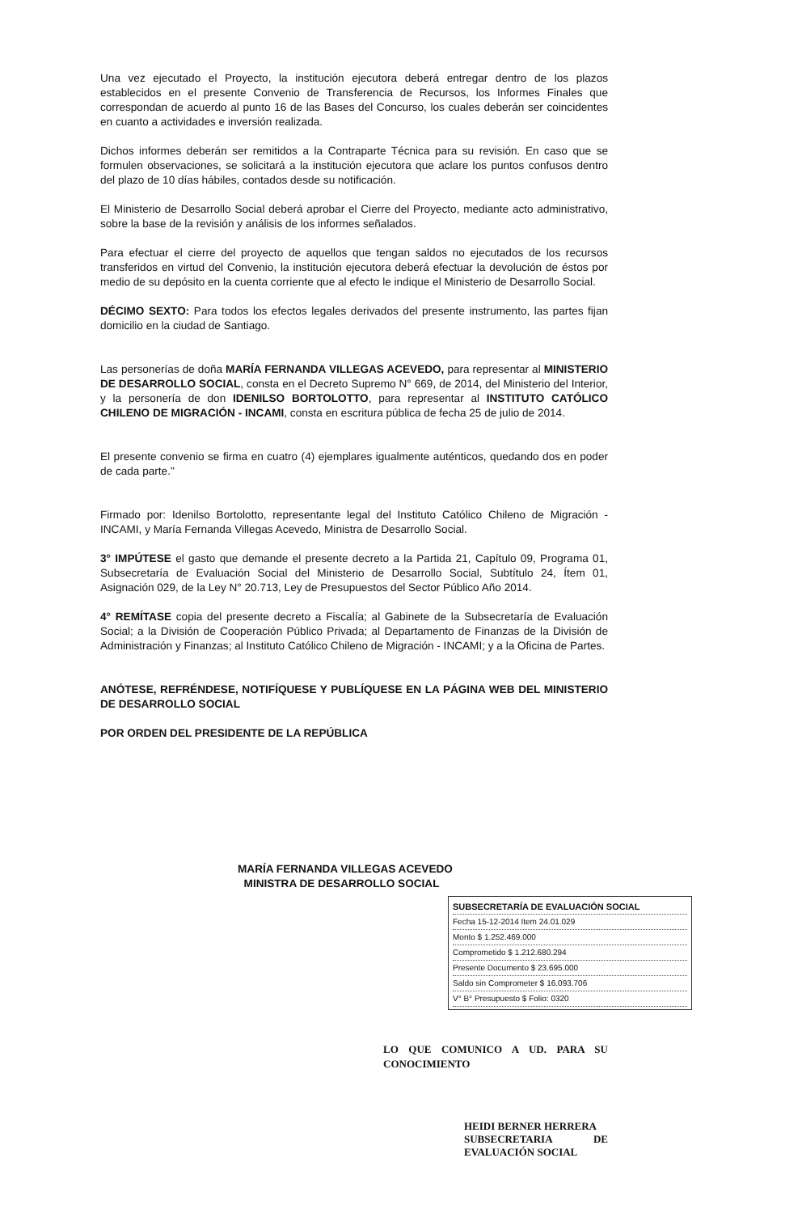Una vez ejecutado el Proyecto, la institución ejecutora deberá entregar dentro de los plazos establecidos en el presente Convenio de Transferencia de Recursos, los Informes Finales que correspondan de acuerdo al punto 16 de las Bases del Concurso, los cuales deberán ser coincidentes en cuanto a actividades e inversión realizada.
Dichos informes deberán ser remitidos a la Contraparte Técnica para su revisión. En caso que se formulen observaciones, se solicitará a la institución ejecutora que aclare los puntos confusos dentro del plazo de 10 días hábiles, contados desde su notificación.
El Ministerio de Desarrollo Social deberá aprobar el Cierre del Proyecto, mediante acto administrativo, sobre la base de la revisión y análisis de los informes señalados.
Para efectuar el cierre del proyecto de aquellos que tengan saldos no ejecutados de los recursos transferidos en virtud del Convenio, la institución ejecutora deberá efectuar la devolución de éstos por medio de su depósito en la cuenta corriente que al efecto le indique el Ministerio de Desarrollo Social.
DÉCIMO SEXTO: Para todos los efectos legales derivados del presente instrumento, las partes fijan domicilio en la ciudad de Santiago.
Las personerías de doña MARÍA FERNANDA VILLEGAS ACEVEDO, para representar al MINISTERIO DE DESARROLLO SOCIAL, consta en el Decreto Supremo N° 669, de 2014, del Ministerio del Interior, y la personería de don IDENILSO BORTOLOTTO, para representar al INSTITUTO CATÓLICO CHILENO DE MIGRACIÓN - INCAMI, consta en escritura pública de fecha 25 de julio de 2014.
El presente convenio se firma en cuatro (4) ejemplares igualmente auténticos, quedando dos en poder de cada parte."
Firmado por: Idenilso Bortolotto, representante legal del Instituto Católico Chileno de Migración - INCAMI, y María Fernanda Villegas Acevedo, Ministra de Desarrollo Social.
3° IMPÚTESE el gasto que demande el presente decreto a la Partida 21, Capítulo 09, Programa 01, Subsecretaría de Evaluación Social del Ministerio de Desarrollo Social, Subtítulo 24, Ítem 01, Asignación 029, de la Ley N° 20.713, Ley de Presupuestos del Sector Público Año 2014.
4° REMÍTASE copia del presente decreto a Fiscalía; al Gabinete de la Subsecretaría de Evaluación Social; a la División de Cooperación Público Privada; al Departamento de Finanzas de la División de Administración y Finanzas; al Instituto Católico Chileno de Migración - INCAMI; y a la Oficina de Partes.
ANÓTESE, REFRÉNDESE, NOTIFÍQUESE Y PUBLÍQUESE EN LA PÁGINA WEB DEL MINISTERIO DE DESARROLLO SOCIAL
POR ORDEN DEL PRESIDENTE DE LA REPÚBLICA
MARÍA FERNANDA VILLEGAS ACEVEDO
MINISTRA DE DESARROLLO SOCIAL
SUBSECRETARÍA DE EVALUACIÓN SOCIAL
Fecha 15-12-2014 Item 24.01.029
Monto $ 1.252.469.000
Comprometido $ 1.212.680.294
Presente Documento $ 23.695.000
Saldo sin Comprometer $ 16.093.706
V° B° Presupuesto $ Folio: 0320
LO QUE COMUNICO A UD. PARA SU CONOCIMIENTO
HEIDI BERNER HERRERA
SUBSECRETARIA DE EVALUACIÓN SOCIAL